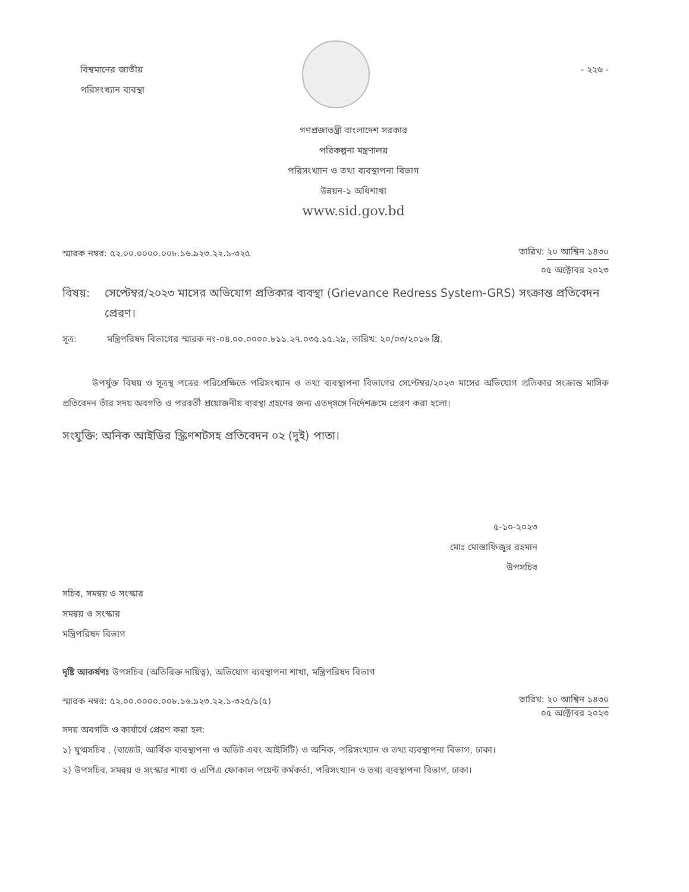বিশ্বমানের জাতীয়
পরিসংখ্যান ব্যবস্থা
- ২২৬ -
গণপ্রজাতন্ত্রী বাংলাদেশ সরকার
পরিকল্পনা মন্ত্রণালয়
পরিসংখ্যান ও তথ্য ব্যবস্থাপনা বিভাগ
উন্নয়ন-১ অধিশাখা
www.sid.gov.bd
স্মারক নম্বর: ৫২.০০.০০০০.০০৮.১৬.৯২৩.২২.১-৩২৫
তারিখ: ২০ আশ্বিন ১৪৩০
০৫ অক্টোবর ২০২৩
বিষয়: সেপ্টেম্বর/২০২৩ মাসের অভিযোগ প্রতিকার ব্যবস্থা (Grievance Redress System-GRS) সংক্রান্ত প্রতিবেদন প্রেরণ।
সূত্র: মন্ত্রিপরিষদ বিভাগের স্মারক নং-০৪.০০.০০০০.৮১১.২৭.০৩৫.১৫.২৯, তারিখ: ২০/০৩/২০১৬ খ্রি.
উপর্যুক্ত বিষয় ও সূত্রস্থ পত্রের পরিপ্রেক্ষিতে পরিসংখ্যান ও তথ্য ব্যবস্থাপনা বিভাগের সেপ্টেম্বর/২০২৩ মাসের অভিযোগ প্রতিকার সংক্রান্ত মাসিক প্রতিবেদন তাঁর সদয় অবগতি ও পরবর্তী প্রয়োজনীয় ব্যবস্থা গ্রহণের জন্য এতদ্‌সঙ্গে নির্দেশক্রমে প্রেরণ করা হলো।
সংযুক্তি: অনিক আইডির স্ক্রিণশটসহ প্রতিবেদন ০২ (দুই) পাতা।
৫-১০-২০২৩
মোঃ মোস্তাফিজুর রহমান
উপসচিব
সচিব, সমন্বয় ও সংস্কার
সমন্বয় ও সংস্কার
মন্ত্রিপরিষদ বিভাগ
দৃষ্টি আকর্ষণঃ উপসচিব (অতিরিক্ত দায়িত্ব), অভিযোগ ব্যবস্থাপনা শাখা, মন্ত্রিপরিষদ বিভাগ
স্মারক নম্বর: ৫২.০০.০০০০.০০৮.১৬.৯২৩.২২.১-৩২৫/১(৫)
তারিখ: ২০ আশ্বিন ১৪৩০
০৫ অক্টোবর ২০২৩
সদয় অবগতি ও কার্যার্থে প্রেরণ করা হল:
১) যুগ্মসচিব , (বাজেট, আর্থিক ব্যবস্থাপনা ও অডিট এবং আইসিটি) ও অনিক, পরিসংখ্যান ও তথ্য ব্যবস্থাপনা বিভাগ, ঢাকা।
২) উপসচিব, সমন্বয় ও সংস্কার শাখা ও এপিএ ফোকাল পয়েন্ট কর্মকর্তা, পরিসংখ্যান ও তথ্য ব্যবস্থাপনা বিভাগ, ঢাকা।